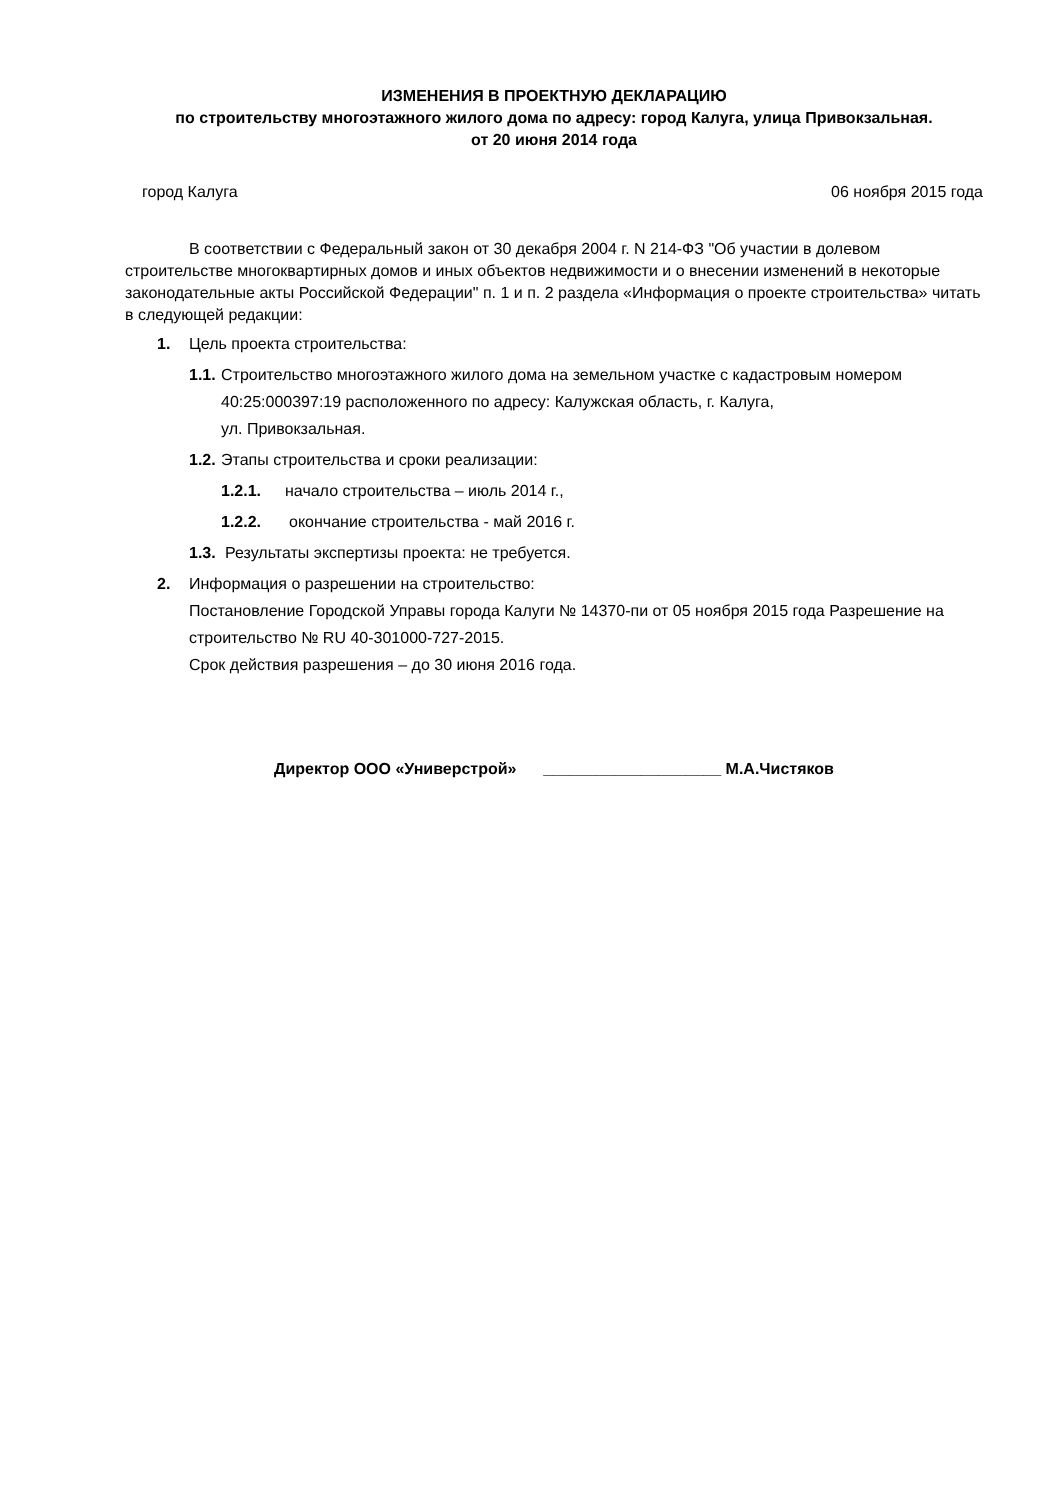ИЗМЕНЕНИЯ В ПРОЕКТНУЮ ДЕКЛАРАЦИЮ
по строительству многоэтажного жилого дома по адресу: город Калуга, улица Привокзальная.
от 20 июня 2014 года
город Калуга 06 ноября 2015 года
В соответствии с Федеральный закон от 30 декабря 2004 г. N 214-ФЗ "Об участии в долевом строительстве многоквартирных домов и иных объектов недвижимости и о внесении изменений в некоторые законодательные акты Российской Федерации" п. 1 и п. 2 раздела «Информация о проекте строительства» читать в следующей редакции:
1. Цель проекта строительства:
1.1. Строительство многоэтажного жилого дома на земельном участке с кадастровым номером 40:25:000397:19 расположенного по адресу: Калужская область, г. Калуга,
ул. Привокзальная.
1.2. Этапы строительства и сроки реализации:
1.2.1. начало строительства – июль 2014 г.,
1.2.2. окончание строительства - май 2016 г.
1.3. Результаты экспертизы проекта: не требуется.
2. Информация о разрешении на строительство:
Постановление Городской Управы города Калуги № 14370-пи от 05 ноября 2015 года Разрешение на строительство № RU 40-301000-727-2015.
Срок действия разрешения – до 30 июня 2016 года.
Директор ООО «Универстрой» ____________________ М.А.Чистяков